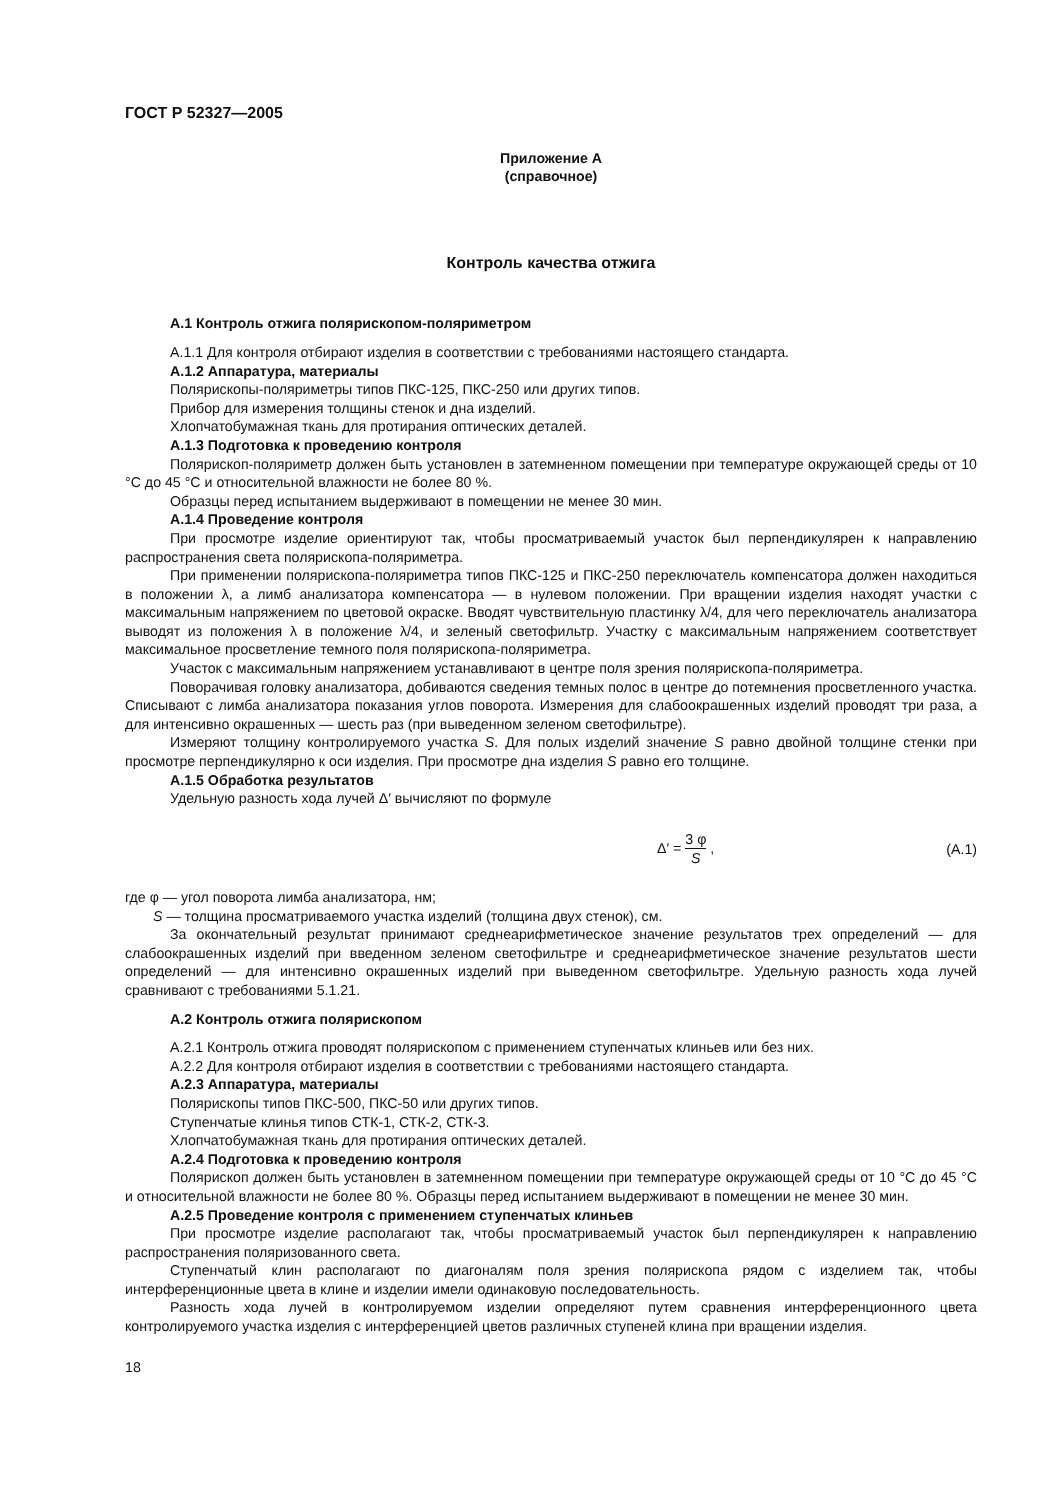ГОСТ Р 52327—2005
Приложение А
(справочное)
Контроль качества отжига
А.1 Контроль отжига полярископом-поляриметром
А.1.1 Для контроля отбирают изделия в соответствии с требованиями настоящего стандарта.
А.1.2 Аппаратура, материалы
Полярископы-поляриметры типов ПКС-125, ПКС-250 или других типов.
Прибор для измерения толщины стенок и дна изделий.
Хлопчатобумажная ткань для протирания оптических деталей.
А.1.3 Подготовка к проведению контроля
Полярископ-поляриметр должен быть установлен в затемненном помещении при температуре окружающей среды от 10 °С до 45 °С и относительной влажности не более 80 %.
Образцы перед испытанием выдерживают в помещении не менее 30 мин.
А.1.4 Проведение контроля
При просмотре изделие ориентируют так, чтобы просматриваемый участок был перпендикулярен к направлению распространения света полярископа-поляриметра.
При применении полярископа-поляриметра типов ПКС-125 и ПКС-250 переключатель компенсатора должен находиться в положении λ, а лимб анализатора компенсатора — в нулевом положении. При вращении изделия находят участки с максимальным напряжением по цветовой окраске. Вводят чувствительную пластинку λ/4, для чего переключатель анализатора выводят из положения λ в положение λ/4, и зеленый светофильтр. Участку с максимальным напряжением соответствует максимальное просветление темного поля полярископа-поляриметра.
Участок с максимальным напряжением устанавливают в центре поля зрения полярископа-поляриметра.
Поворачивая головку анализатора, добиваются сведения темных полос в центре до потемнения просветленного участка. Списывают с лимба анализатора показания углов поворота. Измерения для слабоокрашенных изделий проводят три раза, а для интенсивно окрашенных — шесть раз (при выведенном зеленом светофильтре).
Измеряют толщину контролируемого участка S. Для полых изделий значение S равно двойной толщине стенки при просмотре перпендикулярно к оси изделия. При просмотре дна изделия S равно его толщине.
А.1.5 Обработка результатов
Удельную разность хода лучей Δ′ вычисляют по формуле
Δ′ = 3 φ S , (А.1)
где φ — угол поворота лимба анализатора, нм;
S — толщина просматриваемого участка изделий (толщина двух стенок), см.
За окончательный результат принимают среднеарифметическое значение результатов трех определений — для слабоокрашенных изделий при введенном зеленом светофильтре и среднеарифметическое значение результатов шести определений — для интенсивно окрашенных изделий при выведенном светофильтре. Удельную разность хода лучей сравнивают с требованиями 5.1.21.
А.2 Контроль отжига полярископом
А.2.1 Контроль отжига проводят полярископом с применением ступенчатых клиньев или без них.
А.2.2 Для контроля отбирают изделия в соответствии с требованиями настоящего стандарта.
А.2.3 Аппаратура, материалы
Полярископы типов ПКС-500, ПКС-50 или других типов.
Ступенчатые клинья типов СТК-1, СТК-2, СТК-3.
Хлопчатобумажная ткань для протирания оптических деталей.
А.2.4 Подготовка к проведению контроля
Полярископ должен быть установлен в затемненном помещении при температуре окружающей среды от 10 °С до 45 °С и относительной влажности не более 80 %. Образцы перед испытанием выдерживают в помещении не менее 30 мин.
А.2.5 Проведение контроля с применением ступенчатых клиньев
При просмотре изделие располагают так, чтобы просматриваемый участок был перпендикулярен к направлению распространения поляризованного света.
Ступенчатый клин располагают по диагоналям поля зрения полярископа рядом с изделием так, чтобы интерференционные цвета в клине и изделии имели одинаковую последовательность.
Разность хода лучей в контролируемом изделии определяют путем сравнения интерференционного цвета контролируемого участка изделия с интерференцией цветов различных ступеней клина при вращении изделия.
18